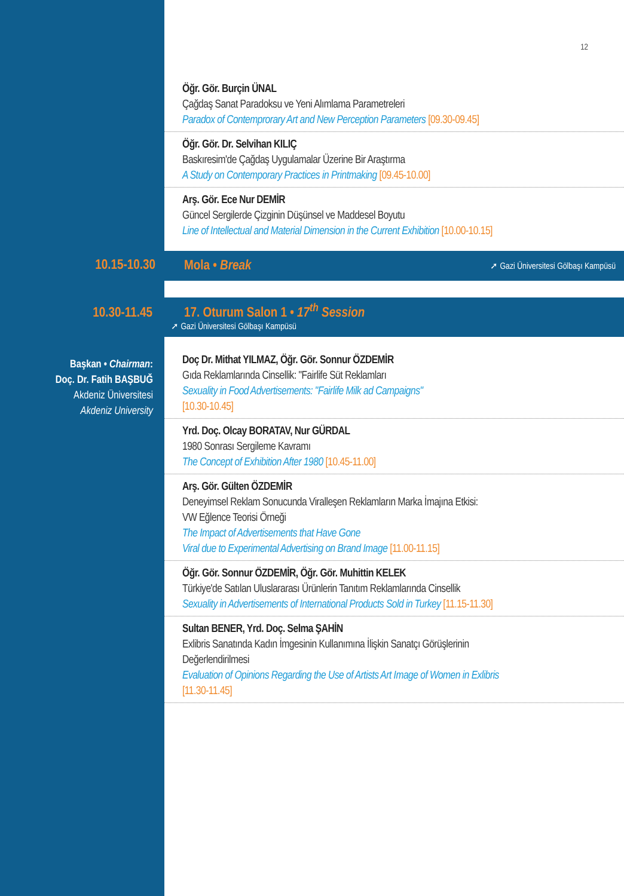12
Öğr. Gör. Burçin ÜNAL
Çağdaş Sanat Paradoksu ve Yeni Alımlama Parametreleri
Paradox of Contemprorary Art and New Perception Parameters [09.30-09.45]
Öğr. Gör. Dr. Selvihan KILIÇ
Baskıresim'de Çağdaş Uygulamalar Üzerine Bir Araştırma
A Study on Contemporary Practices in Printmaking [09.45-10.00]
Arş. Gör. Ece Nur DEMİR
Güncel Sergilerde Çizginin Düşünsel ve Maddesel Boyutu
Line of Intellectual and Material Dimension in the Current Exhibition [10.00-10.15]
10.15-10.30
Mola • Break ➚ Gazi Üniversitesi Gölbaşı Kampüsü
10.30-11.45
17. Oturum Salon 1 • 17<sup>th</sup> Session
➚ Gazi Üniversitesi Gölbaşı Kampüsü
Başkan • Chairman:
Doç. Dr. Fatih BAŞBUĞ
Akdeniz Üniversitesi
Akdeniz University
Doç Dr. Mithat YILMAZ, Öğr. Gör. Sonnur ÖZDEMİR
Gıda Reklamlarında Cinsellik: "Fairlife Süt Reklamları
Sexuality in Food Advertisements: "Fairlife Milk ad Campaigns"
[10.30-10.45]
Yrd. Doç. Olcay BORATAV, Nur GÜRDAL
1980 Sonrası Sergileme Kavramı
The Concept of Exhibition After 1980 [10.45-11.00]
Arş. Gör. Gülten ÖZDEMİR
Deneyimsel Reklam Sonucunda Viralleşen Reklamların Marka İmajına Etkisi:
VW Eğlence Teorisi Örneği
The Impact of Advertisements that Have Gone
Viral due to Experimental Advertising on Brand Image [11.00-11.15]
Öğr. Gör. Sonnur ÖZDEMİR, Öğr. Gör. Muhittin KELEK
Türkiye'de Satılan Uluslararası Ürünlerin Tanıtım Reklamlarında Cinsellik
Sexuality in Advertisements of International Products Sold in Turkey [11.15-11.30]
Sultan BENER, Yrd. Doç. Selma ŞAHİN
Exlibris Sanatında Kadın İmgesinin Kullanımına İlişkin Sanatçı Görüşlerinin
Değerlendirilmesi
Evaluation of Opinions Regarding the Use of Artists Art Image of Women in Exlibris
[11.30-11.45]